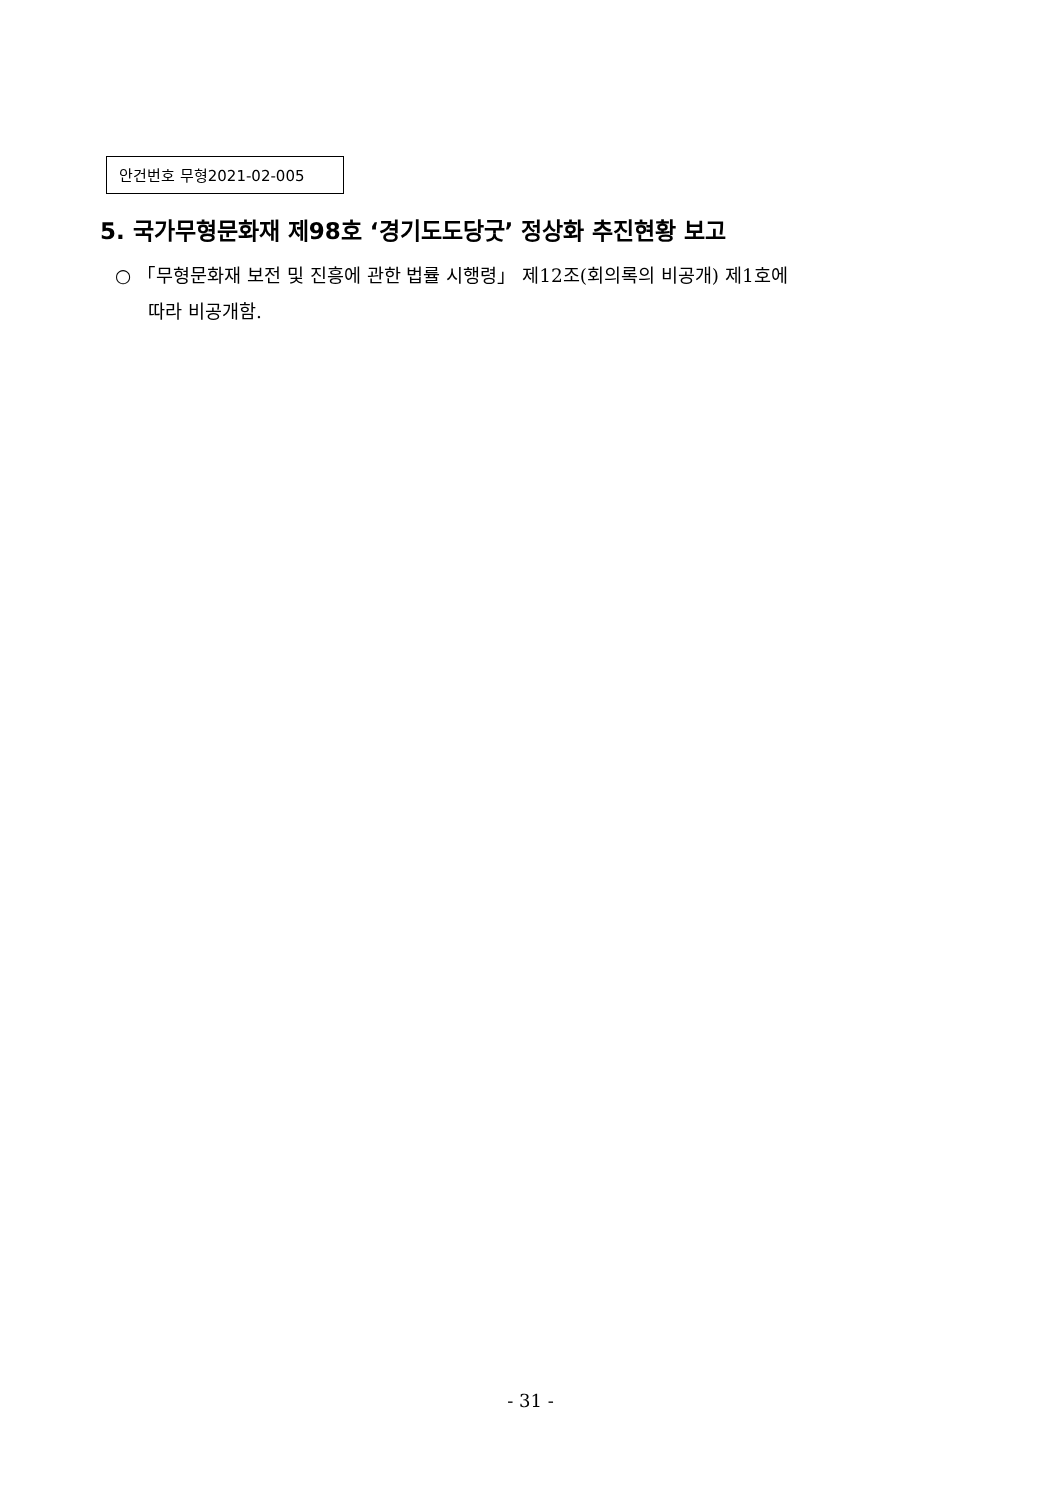안건번호 무형2021-02-005
5. 국가무형문화재 제98호 ‘경기도도당굿’ 정상화 추진현황 보고
○ 「무형문화재 보전 및 진흥에 관한 법률 시행령」 제12조(회의록의 비공개) 제1호에
따라 비공개함.
- 31 -